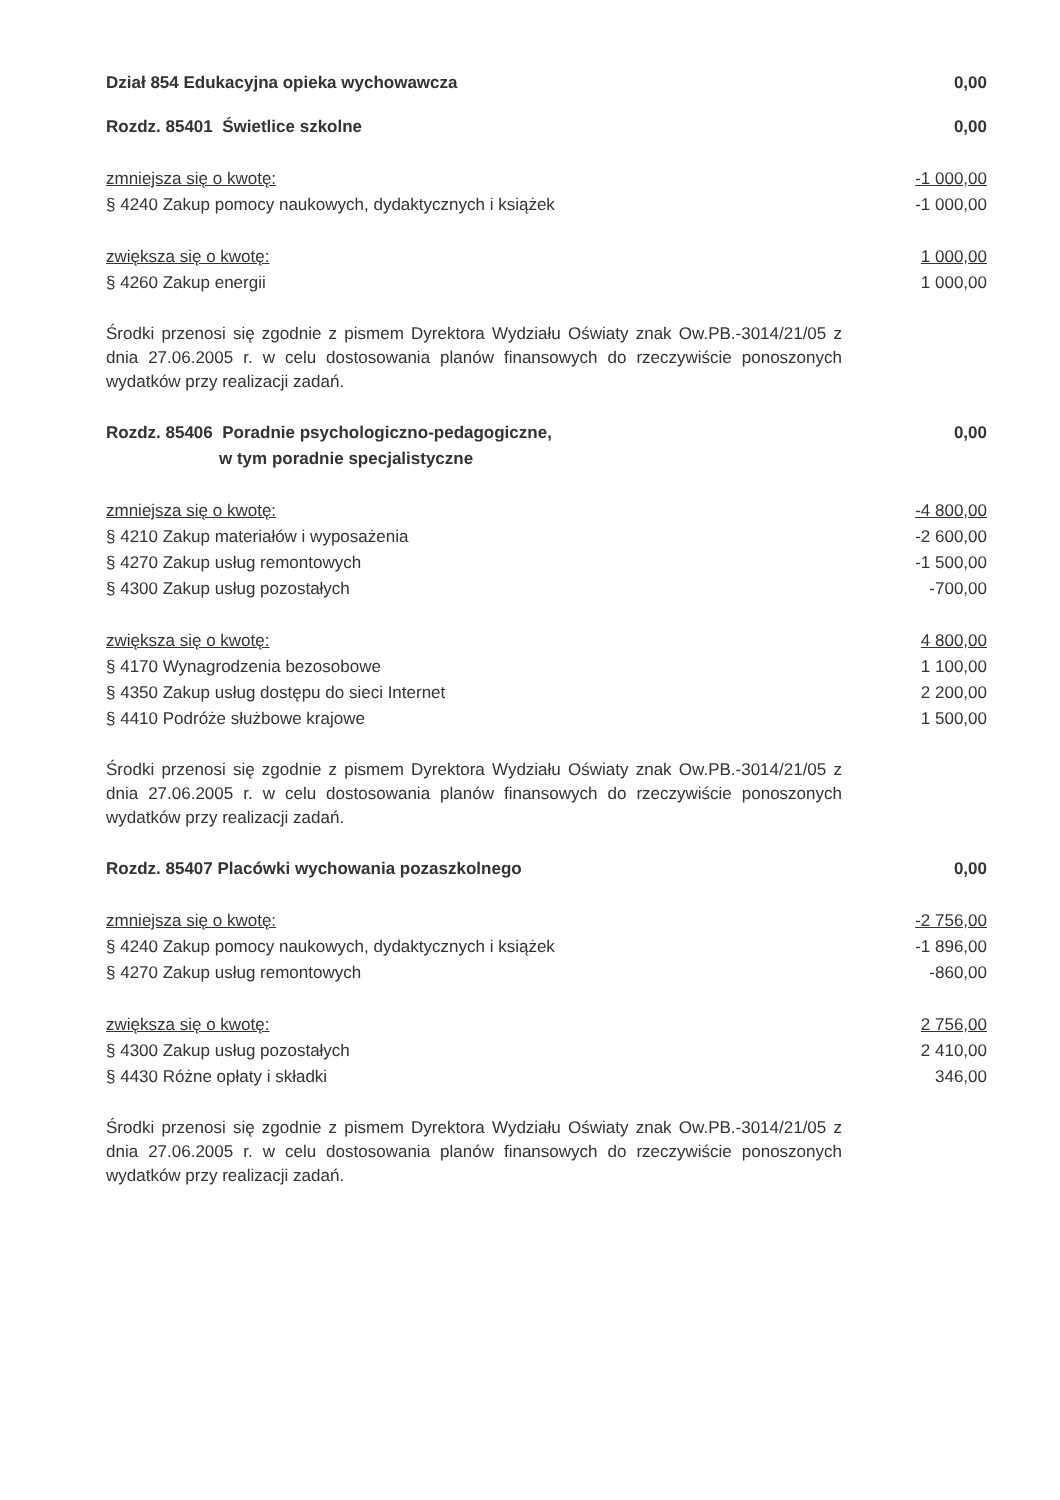Dział 854 Edukacyjna opieka wychowawcza 0,00
Rozdz. 85401 Świetlice szkolne 0,00
zmniejsza się o kwotę: -1 000,00
§ 4240 Zakup pomocy naukowych, dydaktycznych i książek -1 000,00
zwiększa się o kwotę: 1 000,00
§ 4260 Zakup energii 1 000,00
Środki przenosi się zgodnie z pismem Dyrektora Wydziału Oświaty znak Ow.PB.-3014/21/05 z dnia 27.06.2005 r. w celu dostosowania planów finansowych do rzeczywiście ponoszonych wydatków przy realizacji zadań.
Rozdz. 85406 Poradnie psychologiczno-pedagogiczne,
w tym poradnie specjalistyczne 0,00
zmniejsza się o kwotę: -4 800,00
§ 4210 Zakup materiałów i wyposażenia -2 600,00
§ 4270 Zakup usług remontowych -1 500,00
§ 4300 Zakup usług pozostałych -700,00
zwiększa się o kwotę: 4 800,00
§ 4170 Wynagrodzenia bezosobowe 1 100,00
§ 4350 Zakup usług dostępu do sieci Internet 2 200,00
§ 4410 Podróże służbowe krajowe 1 500,00
Środki przenosi się zgodnie z pismem Dyrektora Wydziału Oświaty znak Ow.PB.-3014/21/05 z dnia 27.06.2005 r. w celu dostosowania planów finansowych do rzeczywiście ponoszonych wydatków przy realizacji zadań.
Rozdz. 85407 Placówki wychowania pozaszkolnego 0,00
zmniejsza się o kwotę: -2 756,00
§ 4240 Zakup pomocy naukowych, dydaktycznych i książek -1 896,00
§ 4270 Zakup usług remontowych -860,00
zwiększa się o kwotę: 2 756,00
§ 4300 Zakup usług pozostałych 2 410,00
§ 4430 Różne opłaty i składki 346,00
Środki przenosi się zgodnie z pismem Dyrektora Wydziału Oświaty znak Ow.PB.-3014/21/05 z dnia 27.06.2005 r. w celu dostosowania planów finansowych do rzeczywiście ponoszonych wydatków przy realizacji zadań.